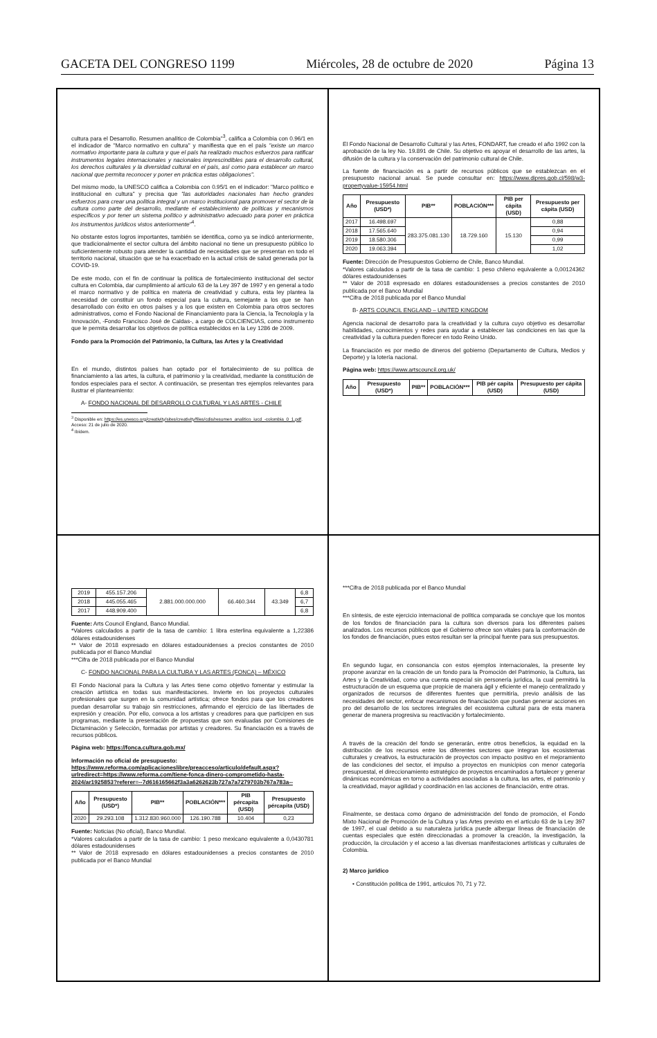GACETA DEL CONGRESO 1199 Miércoles, 28 de octubre de 2020 Página 13
cultura para el Desarrollo. Resumen analítico de Colombia"<sup>3</sup>, califica a Colombia con 0.96/1 en el indicador de "Marco normativo en cultura" y manifiesta que en el país "existe un marco normativo importante para la cultura y que el país ha realizado muchos esfuerzos para ratificar instrumentos legales internacionales y nacionales imprescindibles para el desarrollo cultural, los derechos culturales y la diversidad cultural en el país, así como para establecer un marco nacional que permita reconocer y poner en práctica estas obligaciones".
Del mismo modo, la UNESCO califica a Colombia con 0.95/1 en el indicador: "Marco político e institucional en cultura" y precisa que "las autoridades nacionales han hecho grandes esfuerzos para crear una política integral y un marco institucional para promover el sector de la cultura como parte del desarrollo, mediante el establecimiento de políticas y mecanismos específicos y por tener un sistema político y administrativo adecuado para poner en práctica los instrumentos jurídicos vistos anteriormente"<sup>4</sup>.
No obstante estos logros importantes, también se identifica, como ya se indicó anteriormente, que tradicionalmente el sector cultura del ámbito nacional no tiene un presupuesto público lo suficientemente robusto para atender la cantidad de necesidades que se presentan en todo el territorio nacional, situación que se ha exacerbado en la actual crisis de salud generada por la COVID-19.
De este modo, con el fin de continuar la política de fortalecimiento institucional del sector cultura en Colombia, dar cumplimiento al artículo 63 de la Ley 397 de 1997 y en general a todo el marco normativo y de política en materia de creatividad y cultura, esta ley plantea la necesidad de constituir un fondo especial para la cultura, semejante a los que se han desarrollado con éxito en otros países y a los que existen en Colombia para otros sectores administrativos, como el Fondo Nacional de Financiamiento para la Ciencia, la Tecnología y la Innovación, -Fondo Francisco José de Caldas-, a cargo de COLCIENCIAS, como instrumento que le permita desarrollar los objetivos de política establecidos en la Ley 1286 de 2009.
Fondo para la Promoción del Patrimonio, la Cultura, las Artes y la Creatividad
En el mundo, distintos países han optado por el fortalecimiento de su política de financiamiento a las artes, la cultura, el patrimonio y la creatividad, mediante la constitución de fondos especiales para el sector. A continuación, se presentan tres ejemplos relevantes para ilustrar el planteamiento:
A- FONDO NACIONAL DE DESARROLLO CULTURAL Y LAS ARTES - CHILE
<sup>3</sup> Disponible en: https://es.unesco.org/creativity/sites/creativity/files/cdis/resumen_analitico_iucd_-colombia_0_1.pdf. Acceso: 21 de julio de 2020.
<sup>4</sup> Ibídem.
El Fondo Nacional de Desarrollo Cultural y las Artes, FONDART, fue creado el año 1992 con la aprobación de la ley No. 19.891 de Chile. Su objetivo es apoyar el desarrollo de las artes, la difusión de la cultura y la conservación del patrimonio cultural de Chile.
La fuente de financiación es a partir de recursos públicos que se establezcan en el presupuesto nacional anual. Se puede consultar en: https://www.dipres.gob.cl/598/w3-propertyvalue-15954.html
| Año | Presupuesto (USD*) | PIB** | POBLACIÓN*** | PIB per cápita (USD) | Presupuesto per cápita (USD) |
| --- | --- | --- | --- | --- | --- |
| 2017 | 16.498.697 | 283.375.081.130 | 18.729.160 | 15.130 | 0,88 |
| 2018 | 17.565.640 | | | | 0,94 |
| 2019 | 18.580.306 | | | | 0,99 |
| 2020 | 19.063.394 | | | | 1,02 |
Fuente: Dirección de Presupuestos Gobierno de Chile, Banco Mundial.
*Valores calculados a partir de la tasa de cambio: 1 peso chileno equivalente a 0,00124362 dólares estadounidenses
** Valor de 2018 expresado en dólares estadounidenses a precios constantes de 2010 publicada por el Banco Mundial
***Cifra de 2018 publicada por el Banco Mundial
B- ARTS COUNCIL ENGLAND – UNITED KINGDOM
Agencia nacional de desarrollo para la creatividad y la cultura cuyo objetivo es desarrollar habilidades, conocimientos y redes para ayudar a establecer las condiciones en las que la creatividad y la cultura pueden florecer en todo Reino Unido.
La financiación es por medio de dineros del gobierno (Departamento de Cultura, Medios y Deporte) y la lotería nacional.
Página web: https://www.artscouncil.org.uk/
| Año | Presupuesto (USD*) | PIB** | POBLACIÓN*** | PIB pér capita (USD) | Presupuesto per cápita (USD) |
| --- | --- | --- | --- | --- | --- |
| 2019 | 455.157.206 | 2.881.000.000.000 | 66.460.344 | 43.349 | 6,8 |
| 2018 | 445.055.465 | | | | 6,7 |
| 2017 | 448.909.400 | | | | 6,8 |
Fuente: Arts Council England, Banco Mundial.
*Valores calculados a partir de la tasa de cambio: 1 libra esterlina equivalente a 1,22386 dólares estadounidenses
** Valor de 2018 expresado en dólares estadounidenses a precios constantes de 2010 publicada por el Banco Mundial
***Cifra de 2018 publicada por el Banco Mundial
C- FONDO NACIONAL PARA LA CULTURA Y LAS ARTES (FONCA) – MÉXICO
El Fondo Nacional para la Cultura y las Artes tiene como objetivo fomentar y estimular la creación artística en todas sus manifestaciones. Invierte en los proyectos culturales profesionales que surgen en la comunidad artística; ofrece fondos para que los creadores puedan desarrollar su trabajo sin restricciones, afirmando el ejercicio de las libertades de expresión y creación. Por ello, convoca a los artistas y creadores para que participen en sus programas, mediante la presentación de propuestas que son evaluadas por Comisiones de Dictaminación y Selección, formadas por artistas y creadores. Su financiación es a través de recursos públicos.
Página web: https://fonca.cultura.gob.mx/
Información no oficial de presupuesto:
https://www.reforma.com/aplicacioneslibre/preacceso/articulo/default.aspx?urlredirect=https://www.reforma.com/tiene-fonca-dinero-comprometido-hasta-2024/ar1925853?referer=--7d616165662f3a3a6262623b727a7a7279703b767a783a--
| Año | Presupuesto (USD*) | PIB** | POBLACIÓN*** | PIB pércapita (USD) | Presupuesto pércapita (USD) |
| --- | --- | --- | --- | --- | --- |
| 2020 | 29.293.108 | 1.312.830.960.000 | 126.190.788 | 10.404 | 0,23 |
Fuente: Noticias (No oficial), Banco Mundial.
*Valores calculados a partir de la tasa de cambio: 1 peso mexicano equivalente a 0,0430781 dólares estadounidenses
** Valor de 2018 expresado en dólares estadounidenses a precios constantes de 2010 publicada por el Banco Mundial
***Cifra de 2018 publicada por el Banco Mundial
En síntesis, de este ejercicio internacional de política comparada se concluye que los montos de los fondos de financiación para la cultura son diversos para los diferentes países analizados. Los recursos públicos que el Gobierno ofrece son vitales para la conformación de los fondos de financiación, pues estos resultan ser la principal fuente para sus presupuestos.
En segundo lugar, en consonancia con estos ejemplos internacionales, la presente ley propone avanzar en la creación de un fondo para la Promoción del Patrimonio, la Cultura, las Artes y la Creatividad, como una cuenta especial sin personería jurídica, la cual permitirá la estructuración de un esquema que propicie de manera ágil y eficiente el manejo centralizado y organizados de recursos de diferentes fuentes que permitiría, previo análisis de las necesidades del sector, enfocar mecanismos de financiación que puedan generar acciones en pro del desarrollo de los sectores integrales del ecosistema cultural para de esta manera generar de manera progresiva su reactivación y fortalecimiento.
A través de la creación del fondo se generarán, entre otros beneficios, la equidad en la distribución de los recursos entre los diferentes sectores que integran los ecosistemas culturales y creativos, la estructuración de proyectos con impacto positivo en el mejoramiento de las condiciones del sector, el impulso a proyectos en municipios con menor categoría presupuestal, el direccionamiento estratégico de proyectos encaminados a fortalecer y generar dinámicas económicas en torno a actividades asociadas a la cultura, las artes, el patrimonio y la creatividad, mayor agilidad y coordinación en las acciones de financiación, entre otras.
Finalmente, se destaca como órgano de administración del fondo de promoción, el Fondo Mixto Nacional de Promoción de la Cultura y las Artes previsto en el artículo 63 de la Ley 397 de 1997, el cual debido a su naturaleza jurídica puede albergar líneas de financiación de cuentas especiales que estén direccionadas a promover la creación, la investigación, la producción, la circulación y el acceso a las diversas manifestaciones artísticas y culturales de Colombia.
2) Marco jurídico
• Constitución política de 1991, artículos 70, 71 y 72.